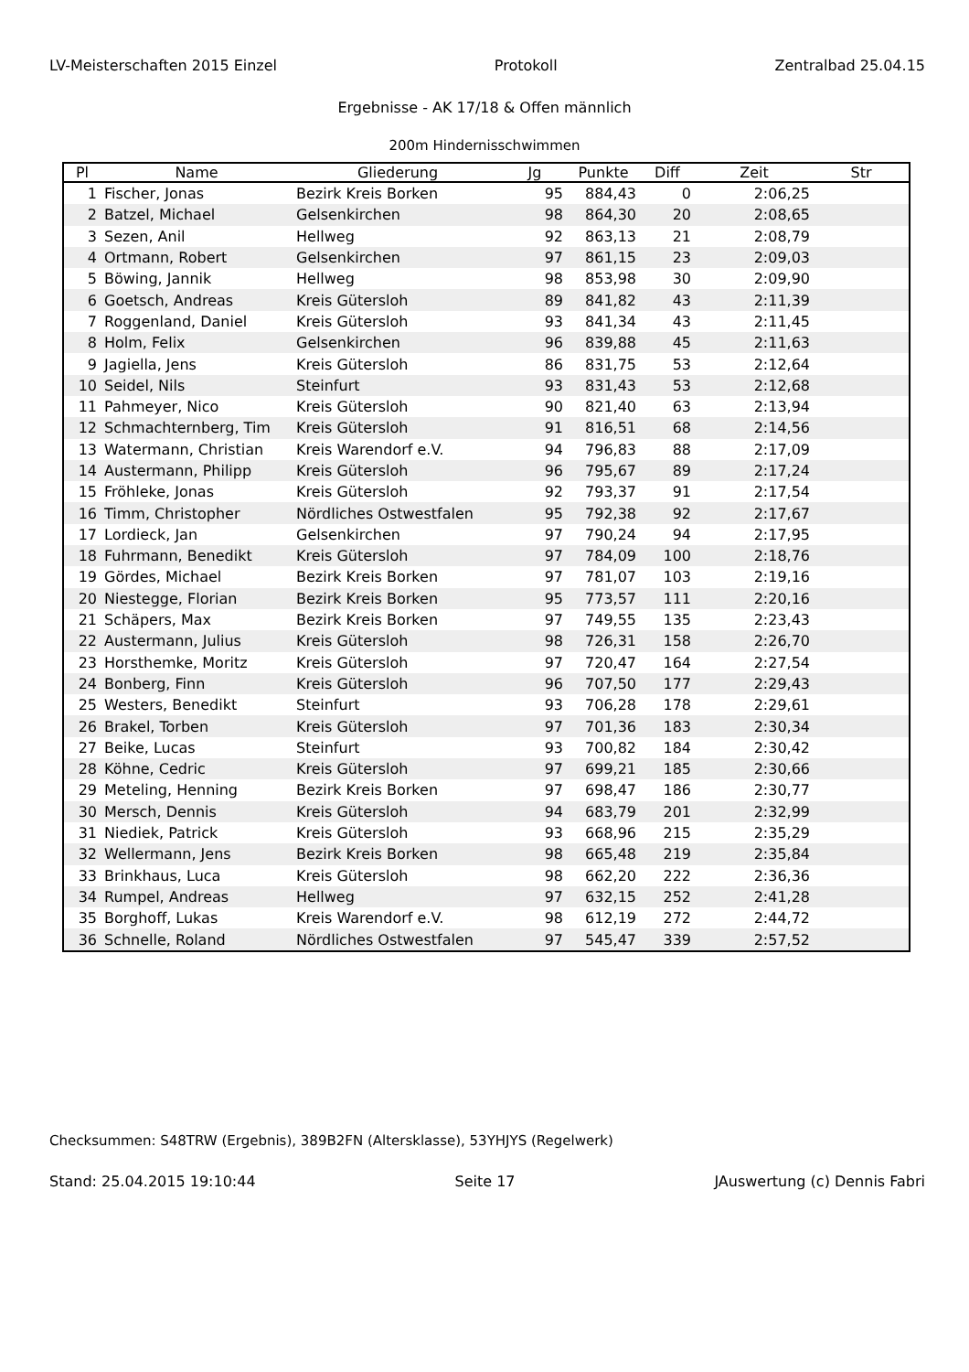LV-Meisterschaften 2015 Einzel Protokoll Zentralbad 25.04.15
Ergebnisse - AK 17/18 & Offen männlich
200m Hindernisschwimmen
| Pl | Name | Gliederung | Jg | Punkte | Diff | Zeit | Str |
| --- | --- | --- | --- | --- | --- | --- | --- |
| 1 | Fischer, Jonas | Bezirk Kreis Borken | 95 | 884,43 | 0 | 2:06,25 | |
| 2 | Batzel, Michael | Gelsenkirchen | 98 | 864,30 | 20 | 2:08,65 | |
| 3 | Sezen, Anil | Hellweg | 92 | 863,13 | 21 | 2:08,79 | |
| 4 | Ortmann, Robert | Gelsenkirchen | 97 | 861,15 | 23 | 2:09,03 | |
| 5 | Böwing, Jannik | Hellweg | 98 | 853,98 | 30 | 2:09,90 | |
| 6 | Goetsch, Andreas | Kreis Gütersloh | 89 | 841,82 | 43 | 2:11,39 | |
| 7 | Roggenland, Daniel | Kreis Gütersloh | 93 | 841,34 | 43 | 2:11,45 | |
| 8 | Holm, Felix | Gelsenkirchen | 96 | 839,88 | 45 | 2:11,63 | |
| 9 | Jagiella, Jens | Kreis Gütersloh | 86 | 831,75 | 53 | 2:12,64 | |
| 10 | Seidel, Nils | Steinfurt | 93 | 831,43 | 53 | 2:12,68 | |
| 11 | Pahmeyer, Nico | Kreis Gütersloh | 90 | 821,40 | 63 | 2:13,94 | |
| 12 | Schmachternberg, Tim | Kreis Gütersloh | 91 | 816,51 | 68 | 2:14,56 | |
| 13 | Watermann, Christian | Kreis Warendorf e.V. | 94 | 796,83 | 88 | 2:17,09 | |
| 14 | Austermann, Philipp | Kreis Gütersloh | 96 | 795,67 | 89 | 2:17,24 | |
| 15 | Fröhleke, Jonas | Kreis Gütersloh | 92 | 793,37 | 91 | 2:17,54 | |
| 16 | Timm, Christopher | Nördliches Ostwestfalen | 95 | 792,38 | 92 | 2:17,67 | |
| 17 | Lordieck, Jan | Gelsenkirchen | 97 | 790,24 | 94 | 2:17,95 | |
| 18 | Fuhrmann, Benedikt | Kreis Gütersloh | 97 | 784,09 | 100 | 2:18,76 | |
| 19 | Gördes, Michael | Bezirk Kreis Borken | 97 | 781,07 | 103 | 2:19,16 | |
| 20 | Niestegge, Florian | Bezirk Kreis Borken | 95 | 773,57 | 111 | 2:20,16 | |
| 21 | Schäpers, Max | Bezirk Kreis Borken | 97 | 749,55 | 135 | 2:23,43 | |
| 22 | Austermann, Julius | Kreis Gütersloh | 98 | 726,31 | 158 | 2:26,70 | |
| 23 | Horsthemke, Moritz | Kreis Gütersloh | 97 | 720,47 | 164 | 2:27,54 | |
| 24 | Bonberg, Finn | Kreis Gütersloh | 96 | 707,50 | 177 | 2:29,43 | |
| 25 | Westers, Benedikt | Steinfurt | 93 | 706,28 | 178 | 2:29,61 | |
| 26 | Brakel, Torben | Kreis Gütersloh | 97 | 701,36 | 183 | 2:30,34 | |
| 27 | Beike, Lucas | Steinfurt | 93 | 700,82 | 184 | 2:30,42 | |
| 28 | Köhne, Cedric | Kreis Gütersloh | 97 | 699,21 | 185 | 2:30,66 | |
| 29 | Meteling, Henning | Bezirk Kreis Borken | 97 | 698,47 | 186 | 2:30,77 | |
| 30 | Mersch, Dennis | Kreis Gütersloh | 94 | 683,79 | 201 | 2:32,99 | |
| 31 | Niediek, Patrick | Kreis Gütersloh | 93 | 668,96 | 215 | 2:35,29 | |
| 32 | Wellermann, Jens | Bezirk Kreis Borken | 98 | 665,48 | 219 | 2:35,84 | |
| 33 | Brinkhaus, Luca | Kreis Gütersloh | 98 | 662,20 | 222 | 2:36,36 | |
| 34 | Rumpel, Andreas | Hellweg | 97 | 632,15 | 252 | 2:41,28 | |
| 35 | Borghoff, Lukas | Kreis Warendorf e.V. | 98 | 612,19 | 272 | 2:44,72 | |
| 36 | Schnelle, Roland | Nördliches Ostwestfalen | 97 | 545,47 | 339 | 2:57,52 | |
Checksummen: S48TRW (Ergebnis), 389B2FN (Altersklasse), 53YHJYS (Regelwerk)
Stand: 25.04.2015 19:10:44 Seite 17 JAuswertung (c) Dennis Fabri